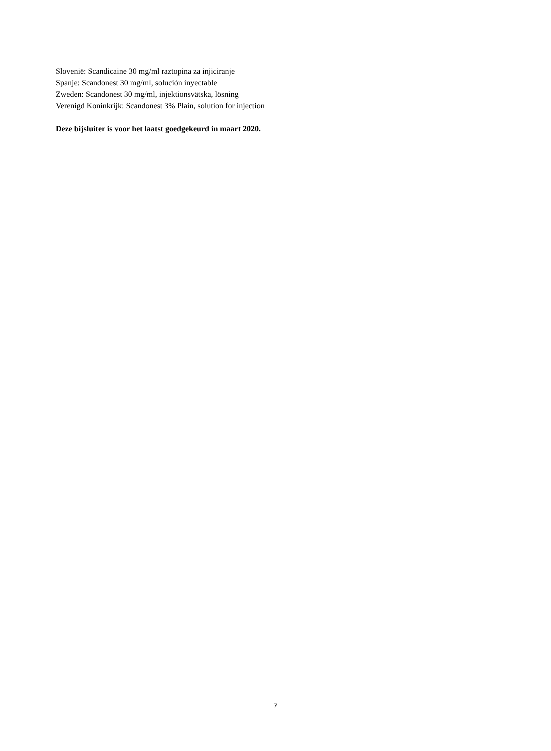Slovenië: Scandicaine 30 mg/ml raztopina za injiciranje
Spanje: Scandonest 30 mg/ml, solución inyectable
Zweden: Scandonest 30 mg/ml, injektionsvätska, lösning
Verenigd Koninkrijk: Scandonest 3% Plain, solution for injection
Deze bijsluiter is voor het laatst goedgekeurd in maart 2020.
7